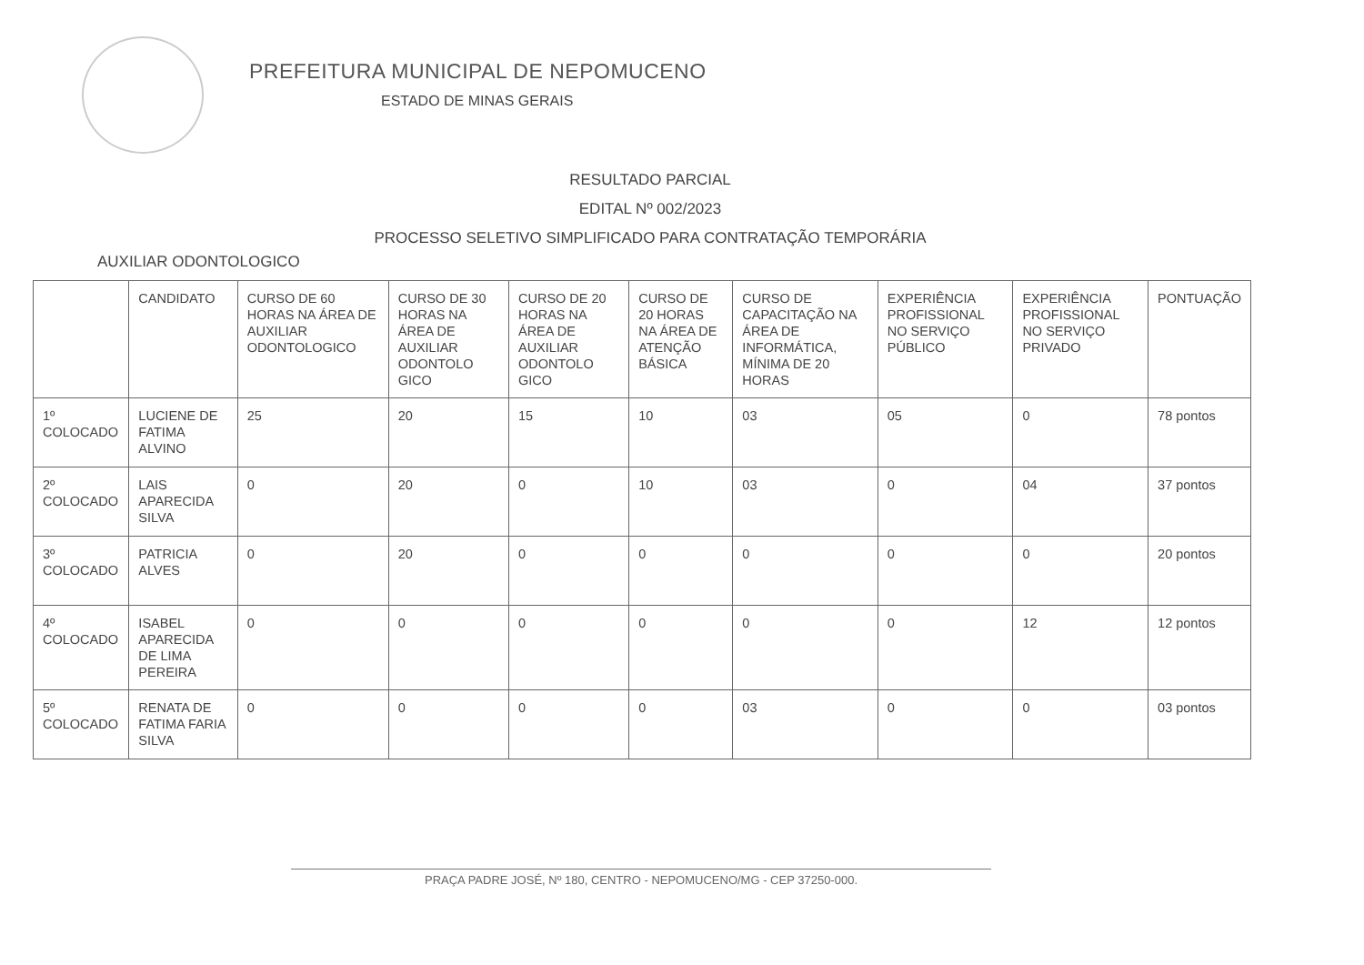PREFEITURA MUNICIPAL DE NEPOMUCENO
ESTADO DE MINAS GERAIS
RESULTADO PARCIAL
EDITAL Nº 002/2023
PROCESSO SELETIVO SIMPLIFICADO PARA CONTRATAÇÃO TEMPORÁRIA
AUXILIAR ODONTOLOGICO
| | CANDIDATO | CURSO DE 60 HORAS NA ÁREA DE AUXILIAR ODONTOLOGICO | CURSO DE 30 HORAS NA ÁREA DE AUXILIAR ODONTOLO GICO | CURSO DE 20 HORAS NA ÁREA DE AUXILIAR ODONTOLO GICO | CURSO DE 20 HORAS NA ÁREA DE ATENÇÃO BÁSICA | CURSO DE CAPACITAÇÃO NA ÁREA DE INFORMÁTICA, MÍNIMA DE 20 HORAS | EXPERIÊNCIA PROFISSIONAL NO SERVIÇO PÚBLICO | EXPERIÊNCIA PROFISSIONAL NO SERVIÇO PRIVADO | PONTUAÇÃO |
| --- | --- | --- | --- | --- | --- | --- | --- | --- | --- |
| 1º COLOCADO | LUCIENE DE FATIMA ALVINO | 25 | 20 | 15 | 10 | 03 | 05 | 0 | 78 pontos |
| 2º COLOCADO | LAIS APARECIDA SILVA | 0 | 20 | 0 | 10 | 03 | 0 | 04 | 37 pontos |
| 3º COLOCADO | PATRICIA ALVES | 0 | 20 | 0 | 0 | 0 | 0 | 0 | 20 pontos |
| 4º COLOCADO | ISABEL APARECIDA DE LIMA PEREIRA | 0 | 0 | 0 | 0 | 0 | 0 | 12 | 12 pontos |
| 5º COLOCADO | RENATA DE FATIMA FARIA SILVA | 0 | 0 | 0 | 0 | 03 | 0 | 0 | 03 pontos |
PRAÇA PADRE JOSÉ, Nº 180, CENTRO - NEPOMUCENO/MG - CEP 37250-000.